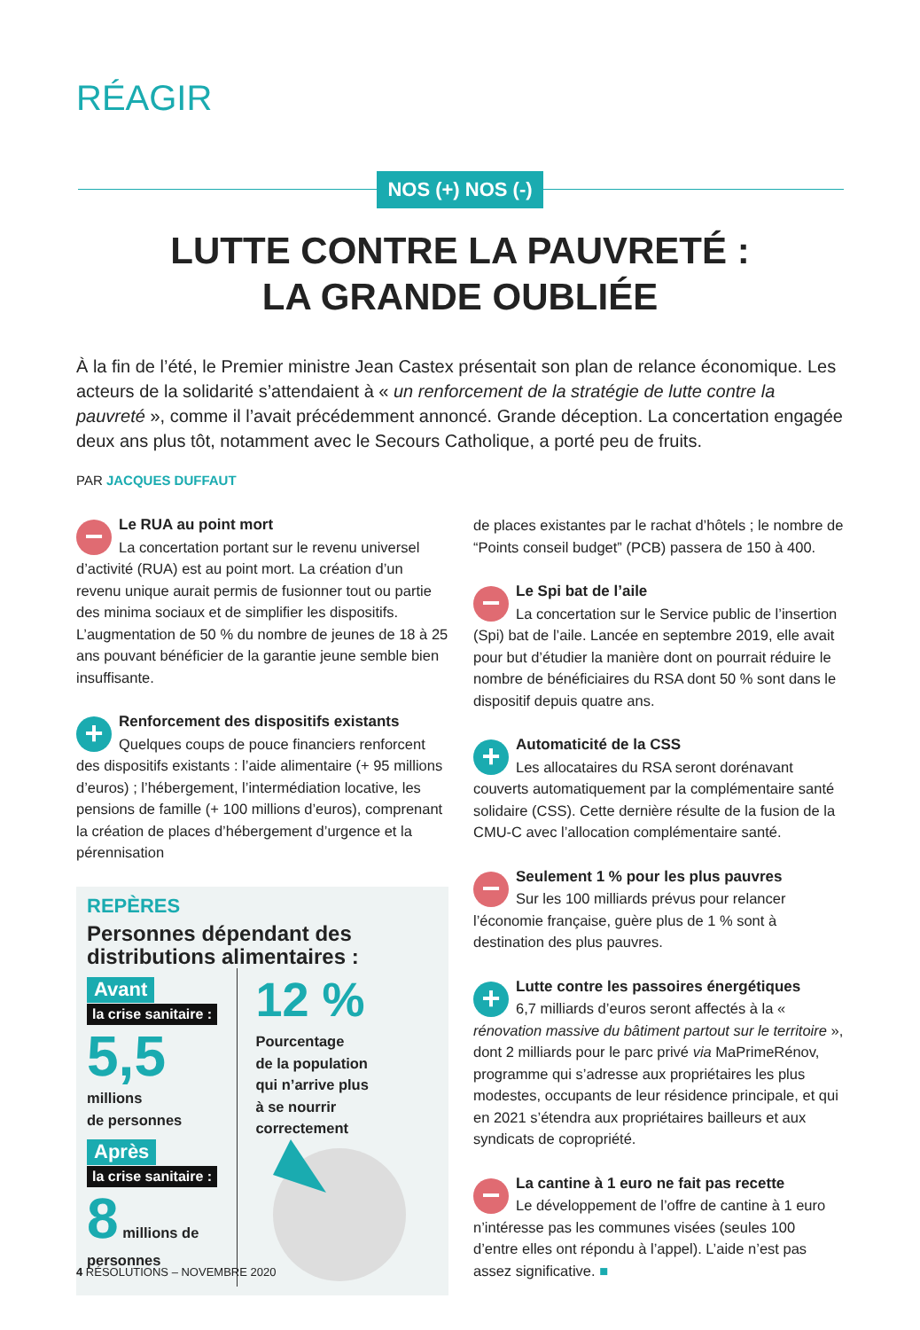RÉAGIR
NOS (+) NOS (-)
LUTTE CONTRE LA PAUVRETÉ :
LA GRANDE OUBLIÉE
À la fin de l’été, le Premier ministre Jean Castex présentait son plan de relance économique. Les acteurs de la solidarité s’attendaient à « un renforcement de la stratégie de lutte contre la pauvreté », comme il l’avait précédemment annoncé. Grande déception. La concertation engagée deux ans plus tôt, notamment avec le Secours Catholique, a porté peu de fruits.
PAR JACQUES DUFFAUT
−
Le RUA au point mort
La concertation portant sur le revenu universel d’activité (RUA) est au point mort. La création d’un revenu unique aurait permis de fusionner tout ou partie des minima sociaux et de simplifier les dispositifs. L’augmentation de 50 % du nombre de jeunes de 18 à 25 ans pouvant bénéficier de la garantie jeune semble bien insuffisante.
+
Renforcement des dispositifs existants
Quelques coups de pouce financiers renforcent des dispositifs existants : l’aide alimentaire (+ 95 millions d’euros) ; l’hébergement, l’intermédiation locative, les pensions de famille (+ 100 millions d’euros), comprenant la création de places d’hébergement d’urgence et la pérennisation
REPÈRES
Personnes dépendant des distributions alimentaires :
Avant
la crise sanitaire :
5,5
millions
de personnes
Après
la crise sanitaire :
8 millions de personnes
12 %
Pourcentage
de la population
qui n’arrive plus
à se nourrir
correctement
de places existantes par le rachat d’hôtels ; le nombre de “Points conseil budget” (PCB) passera de 150 à 400.
−
Le Spi bat de l’aile
La concertation sur le Service public de l’insertion (Spi) bat de l’aile. Lancée en septembre 2019, elle avait pour but d’étudier la manière dont on pourrait réduire le nombre de bénéficiaires du RSA dont 50 % sont dans le dispositif depuis quatre ans.
+
Automaticité de la CSS
Les allocataires du RSA seront dorénavant couverts automatiquement par la complémentaire santé solidaire (CSS). Cette dernière résulte de la fusion de la CMU-C avec l’allocation complémentaire santé.
−
Seulement 1 % pour les plus pauvres
Sur les 100 milliards prévus pour relancer l’économie française, guère plus de 1 % sont à destination des plus pauvres.
+
Lutte contre les passoires énergétiques
6,7 milliards d’euros seront affectés à la « rénovation massive du bâtiment partout sur le territoire », dont 2 milliards pour le parc privé via MaPrimeRénov, programme qui s’adresse aux propriétaires les plus modestes, occupants de leur résidence principale, et qui en 2021 s’étendra aux propriétaires bailleurs et aux syndicats de copropriété.
−
La cantine à 1 euro ne fait pas recette
Le développement de l’offre de cantine à 1 euro n’intéresse pas les communes visées (seules 100 d’entre elles ont répondu à l’appel). L’aide n’est pas assez significative. ■
4 RÉSOLUTIONS – NOVEMBRE 2020